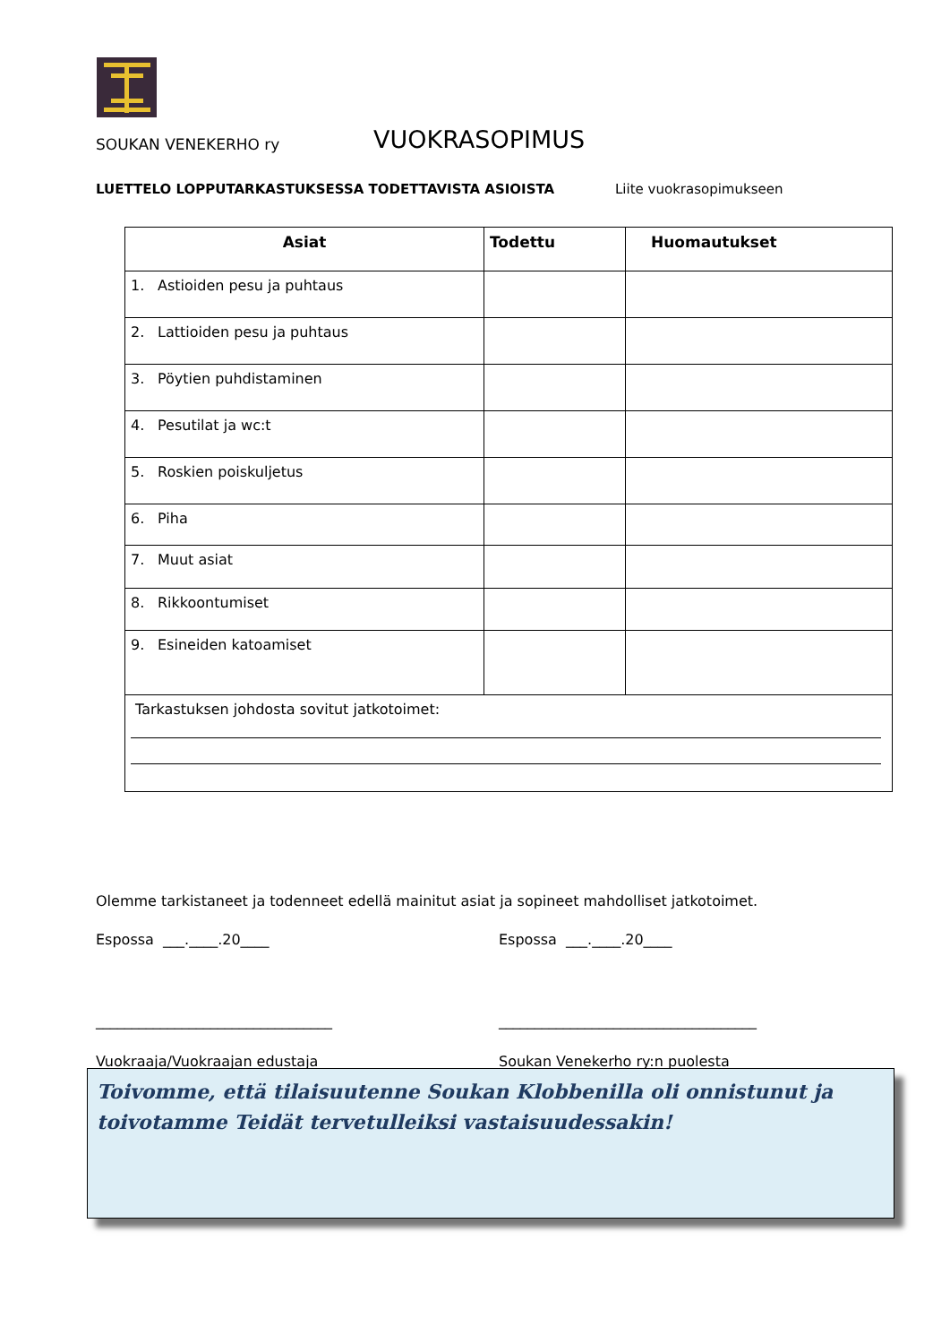SOUKAN VENEKERHO ry
VUOKRASOPIMUS
LUETTELO LOPPUTARKASTUKSESSA TODETTAVISTA ASIOISTA Liite vuokrasopimukseen
| Asiat | Todettu | Huomautukset |
| --- | --- | --- |
| 1. Astioiden pesu ja puhtaus | | |
| 2. Lattioiden pesu ja puhtaus | | |
| 3. Pöytien puhdistaminen | | |
| 4. Pesutilat ja wc:t | | |
| 5. Roskien poiskuljetus | | |
| 6. Piha | | |
| 7. Muut asiat | | |
| 8. Rikkoontumiset | | |
| 9. Esineiden katoamiset | | |
| Tarkastuksen johdosta sovitut jatkotoimet: | | |
Olemme tarkistaneet ja todenneet edellä mainitut asiat ja sopineet mahdolliset jatkotoimet.
Espossa ___.____.20____ Espossa ___.____.20____
_________________________________ ____________________________________
Vuokraaja/Vuokraajan edustaja Soukan Venekerho ry:n puolesta
Toivomme, että tilaisuutenne Soukan Klobbenilla oli onnistunut ja toivotamme Teidät tervetulleiksi vastaisuudessakin!